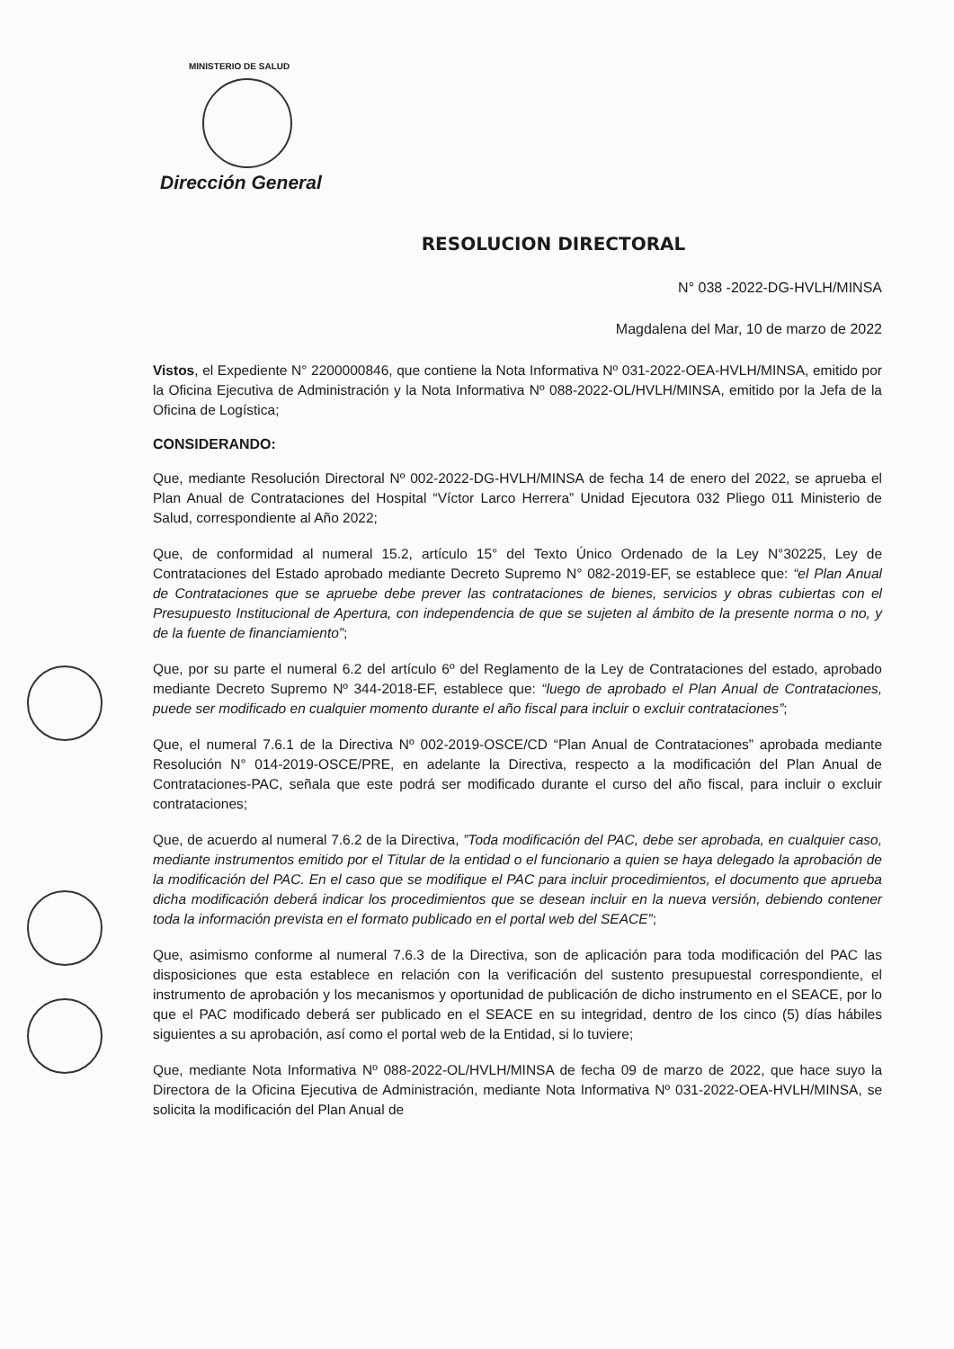MINISTERIO DE SALUD
Dirección General
RESOLUCION DIRECTORAL
N° 038 -2022-DG-HVLH/MINSA
Magdalena del Mar, 10 de marzo de 2022
Vistos, el Expediente N° 2200000846, que contiene la Nota Informativa Nº 031-2022-OEA-HVLH/MINSA, emitido por la Oficina Ejecutiva de Administración y la Nota Informativa Nº 088-2022-OL/HVLH/MINSA, emitido por la Jefa de la Oficina de Logística;
CONSIDERANDO:
Que, mediante Resolución Directoral Nº 002-2022-DG-HVLH/MINSA de fecha 14 de enero del 2022, se aprueba el Plan Anual de Contrataciones del Hospital “Víctor Larco Herrera” Unidad Ejecutora 032 Pliego 011 Ministerio de Salud, correspondiente al Año 2022;
Que, de conformidad al numeral 15.2, artículo 15° del Texto Único Ordenado de la Ley N°30225, Ley de Contrataciones del Estado aprobado mediante Decreto Supremo N° 082-2019-EF, se establece que: “el Plan Anual de Contrataciones que se apruebe debe prever las contrataciones de bienes, servicios y obras cubiertas con el Presupuesto Institucional de Apertura, con independencia de que se sujeten al ámbito de la presente norma o no, y de la fuente de financiamiento”;
Que, por su parte el numeral 6.2 del artículo 6º del Reglamento de la Ley de Contrataciones del estado, aprobado mediante Decreto Supremo Nº 344-2018-EF, establece que: “luego de aprobado el Plan Anual de Contrataciones, puede ser modificado en cualquier momento durante el año fiscal para incluir o excluir contrataciones”;
Que, el numeral 7.6.1 de la Directiva Nº 002-2019-OSCE/CD “Plan Anual de Contrataciones” aprobada mediante Resolución N° 014-2019-OSCE/PRE, en adelante la Directiva, respecto a la modificación del Plan Anual de Contrataciones-PAC, señala que este podrá ser modificado durante el curso del año fiscal, para incluir o excluir contrataciones;
Que, de acuerdo al numeral 7.6.2 de la Directiva, ”Toda modificación del PAC, debe ser aprobada, en cualquier caso, mediante instrumentos emitido por el Titular de la entidad o el funcionario a quien se haya delegado la aprobación de la modificación del PAC. En el caso que se modifique el PAC para incluir procedimientos, el documento que aprueba dicha modificación deberá indicar los procedimientos que se desean incluir en la nueva versión, debiendo contener toda la información prevista en el formato publicado en el portal web del SEACE”;
Que, asimismo conforme al numeral 7.6.3 de la Directiva, son de aplicación para toda modificación del PAC las disposiciones que esta establece en relación con la verificación del sustento presupuestal correspondiente, el instrumento de aprobación y los mecanismos y oportunidad de publicación de dicho instrumento en el SEACE, por lo que el PAC modificado deberá ser publicado en el SEACE en su integridad, dentro de los cinco (5) días hábiles siguientes a su aprobación, así como el portal web de la Entidad, si lo tuviere;
Que, mediante Nota Informativa Nº 088-2022-OL/HVLH/MINSA de fecha 09 de marzo de 2022, que hace suyo la Directora de la Oficina Ejecutiva de Administración, mediante Nota Informativa Nº 031-2022-OEA-HVLH/MINSA, se solicita la modificación del Plan Anual de